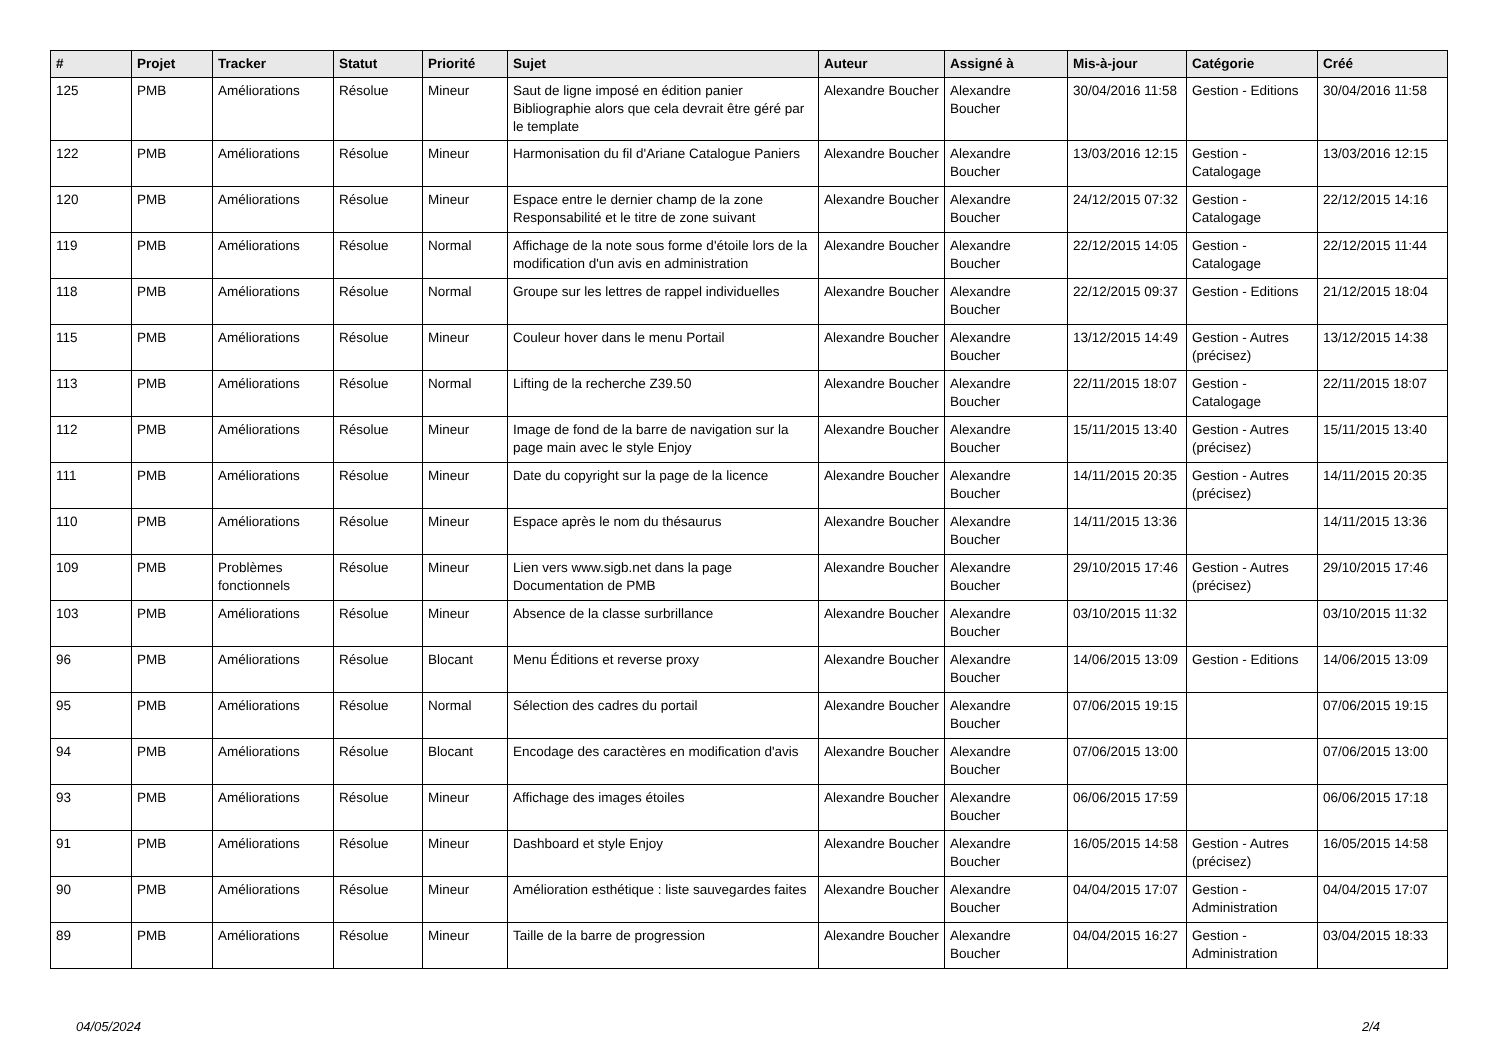| # | Projet | Tracker | Statut | Priorité | Sujet | Auteur | Assigné à | Mis-à-jour | Catégorie | Créé |
| --- | --- | --- | --- | --- | --- | --- | --- | --- | --- | --- |
| 125 | PMB | Améliorations | Résolue | Mineur | Saut de ligne imposé en édition panier Bibliographie alors que cela devrait être géré par le template | Alexandre Boucher | Alexandre Boucher | 30/04/2016 11:58 | Gestion - Editions | 30/04/2016 11:58 |
| 122 | PMB | Améliorations | Résolue | Mineur | Harmonisation du fil d'Ariane Catalogue Paniers | Alexandre Boucher | Alexandre Boucher | 13/03/2016 12:15 | Gestion - Catalogage | 13/03/2016 12:15 |
| 120 | PMB | Améliorations | Résolue | Mineur | Espace entre le dernier champ de la zone Responsabilité et le titre de zone suivant | Alexandre Boucher | Alexandre Boucher | 24/12/2015 07:32 | Gestion - Catalogage | 22/12/2015 14:16 |
| 119 | PMB | Améliorations | Résolue | Normal | Affichage de la note sous forme d'étoile lors de la modification d'un avis en administration | Alexandre Boucher | Alexandre Boucher | 22/12/2015 14:05 | Gestion - Catalogage | 22/12/2015 11:44 |
| 118 | PMB | Améliorations | Résolue | Normal | Groupe sur les lettres de rappel individuelles | Alexandre Boucher | Alexandre Boucher | 22/12/2015 09:37 | Gestion - Editions | 21/12/2015 18:04 |
| 115 | PMB | Améliorations | Résolue | Mineur | Couleur hover dans le menu Portail | Alexandre Boucher | Alexandre Boucher | 13/12/2015 14:49 | Gestion - Autres (précisez) | 13/12/2015 14:38 |
| 113 | PMB | Améliorations | Résolue | Normal | Lifting de la recherche Z39.50 | Alexandre Boucher | Alexandre Boucher | 22/11/2015 18:07 | Gestion - Catalogage | 22/11/2015 18:07 |
| 112 | PMB | Améliorations | Résolue | Mineur | Image de fond de la barre de navigation sur la page main avec le style Enjoy | Alexandre Boucher | Alexandre Boucher | 15/11/2015 13:40 | Gestion - Autres (précisez) | 15/11/2015 13:40 |
| 111 | PMB | Améliorations | Résolue | Mineur | Date du copyright sur la page de la licence | Alexandre Boucher | Alexandre Boucher | 14/11/2015 20:35 | Gestion - Autres (précisez) | 14/11/2015 20:35 |
| 110 | PMB | Améliorations | Résolue | Mineur | Espace après le nom du thésaurus | Alexandre Boucher | Alexandre Boucher | 14/11/2015 13:36 | | 14/11/2015 13:36 |
| 109 | PMB | Problèmes fonctionnels | Résolue | Mineur | Lien vers www.sigb.net dans la page Documentation de PMB | Alexandre Boucher | Alexandre Boucher | 29/10/2015 17:46 | Gestion - Autres (précisez) | 29/10/2015 17:46 |
| 103 | PMB | Améliorations | Résolue | Mineur | Absence de la classe surbrillance | Alexandre Boucher | Alexandre Boucher | 03/10/2015 11:32 | | 03/10/2015 11:32 |
| 96 | PMB | Améliorations | Résolue | Blocant | Menu Éditions et reverse proxy | Alexandre Boucher | Alexandre Boucher | 14/06/2015 13:09 | Gestion - Editions | 14/06/2015 13:09 |
| 95 | PMB | Améliorations | Résolue | Normal | Sélection des cadres du portail | Alexandre Boucher | Alexandre Boucher | 07/06/2015 19:15 | | 07/06/2015 19:15 |
| 94 | PMB | Améliorations | Résolue | Blocant | Encodage des caractères en modification d'avis | Alexandre Boucher | Alexandre Boucher | 07/06/2015 13:00 | | 07/06/2015 13:00 |
| 93 | PMB | Améliorations | Résolue | Mineur | Affichage des images étoiles | Alexandre Boucher | Alexandre Boucher | 06/06/2015 17:59 | | 06/06/2015 17:18 |
| 91 | PMB | Améliorations | Résolue | Mineur | Dashboard et style Enjoy | Alexandre Boucher | Alexandre Boucher | 16/05/2015 14:58 | Gestion - Autres (précisez) | 16/05/2015 14:58 |
| 90 | PMB | Améliorations | Résolue | Mineur | Amélioration esthétique : liste sauvegardes faites | Alexandre Boucher | Alexandre Boucher | 04/04/2015 17:07 | Gestion - Administration | 04/04/2015 17:07 |
| 89 | PMB | Améliorations | Résolue | Mineur | Taille de la barre de progression | Alexandre Boucher | Alexandre Boucher | 04/04/2015 16:27 | Gestion - Administration | 03/04/2015 18:33 |
04/05/2024 2/4